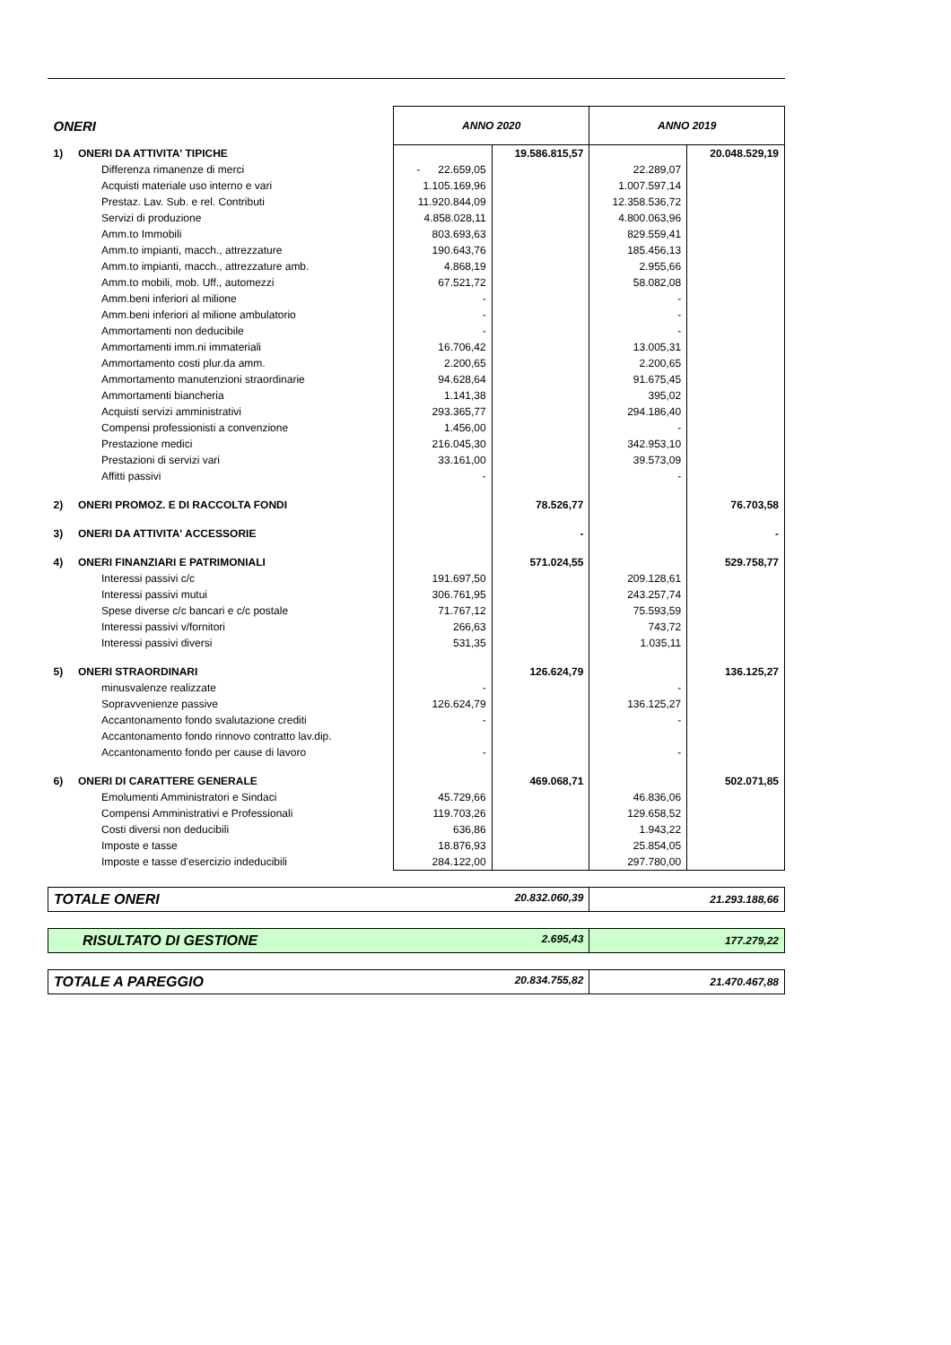| ONERI | | ANNO 2020 | | ANNO 2019 | |
| --- | --- | --- | --- | --- | --- |
| 1) | ONERI DA ATTIVITA' TIPICHE | | 19.586.815,57 | | 20.048.529,19 |
| | Differenza rimanenze di merci | - 22.659,05 | | 22.289,07 | |
| | Acquisti materiale uso interno e vari | 1.105.169,96 | | 1.007.597,14 | |
| | Prestaz. Lav. Sub. e rel. Contributi | 11.920.844,09 | | 12.358.536,72 | |
| | Servizi di produzione | 4.858.028,11 | | 4.800.063,96 | |
| | Amm.to Immobili | 803.693,63 | | 829.559,41 | |
| | Amm.to impianti, macch., attrezzature | 190.643,76 | | 185.456,13 | |
| | Amm.to impianti, macch., attrezzature amb. | 4.868,19 | | 2.955,66 | |
| | Amm.to mobili, mob. Uff., automezzi | 67.521,72 | | 58.082,08 | |
| | Amm.beni inferiori al milione | - | | - | |
| | Amm.beni inferiori al milione ambulatorio | - | | - | |
| | Ammortamenti non deducibile | - | | - | |
| | Ammortamenti imm.ni immateriali | 16.706,42 | | 13.005,31 | |
| | Ammortamento costi plur.da amm. | 2.200,65 | | 2.200,65 | |
| | Ammortamento manutenzioni straordinarie | 94.628,64 | | 91.675,45 | |
| | Ammortamenti biancheria | 1.141,38 | | 395,02 | |
| | Acquisti servizi amministrativi | 293.365,77 | | 294.186,40 | |
| | Compensi professionisti a convenzione | 1.456,00 | | - | |
| | Prestazione medici | 216.045,30 | | 342.953,10 | |
| | Prestazioni di servizi vari | 33.161,00 | | 39.573,09 | |
| | Affitti passivi | - | | - | |
| 2) | ONERI PROMOZ. E DI RACCOLTA FONDI | | 78.526,77 | | 76.703,58 |
| 3) | ONERI DA ATTIVITA' ACCESSORIE | | - | | - |
| 4) | ONERI FINANZIARI E PATRIMONIALI | | 571.024,55 | | 529.758,77 |
| | Interessi passivi c/c | 191.697,50 | | 209.128,61 | |
| | Interessi passivi mutui | 306.761,95 | | 243.257,74 | |
| | Spese diverse c/c bancari e c/c postale | 71.767,12 | | 75.593,59 | |
| | Interessi passivi v/fornitori | 266,63 | | 743,72 | |
| | Interessi passivi diversi | 531,35 | | 1.035,11 | |
| 5) | ONERI STRAORDINARI | | 126.624,79 | | 136.125,27 |
| | minusvalenze realizzate | - | | - | |
| | Sopravvenienze passive | 126.624,79 | | 136.125,27 | |
| | Accantonamento fondo svalutazione crediti | - | | - | |
| | Accantonamento fondo rinnovo contratto lav.dip. | | | | |
| | Accantonamento fondo per cause di lavoro | - | | - | |
| 6) | ONERI DI CARATTERE GENERALE | | 469.068,71 | | 502.071,85 |
| | Emolumenti Amministratori e Sindaci | 45.729,66 | | 46.836,06 | |
| | Compensi Amministrativi e Professionali | 119.703,26 | | 129.658,52 | |
| | Costi diversi non deducibili | 636,86 | | 1.943,22 | |
| | Imposte e tasse | 18.876,93 | | 25.854,05 | |
| | Imposte e tasse d'esercizio indeducibili | 284.122,00 | | 297.780,00 | |
| TOTALE ONERI 20.832.060,39 | | | | 21.293.188,66 | |
| RISULTATO DI GESTIONE 2.695,43 | | | | 177.279,22 | |
| TOTALE A PAREGGIO 20.834.755,82 | | | | 21.470.467,88 | |